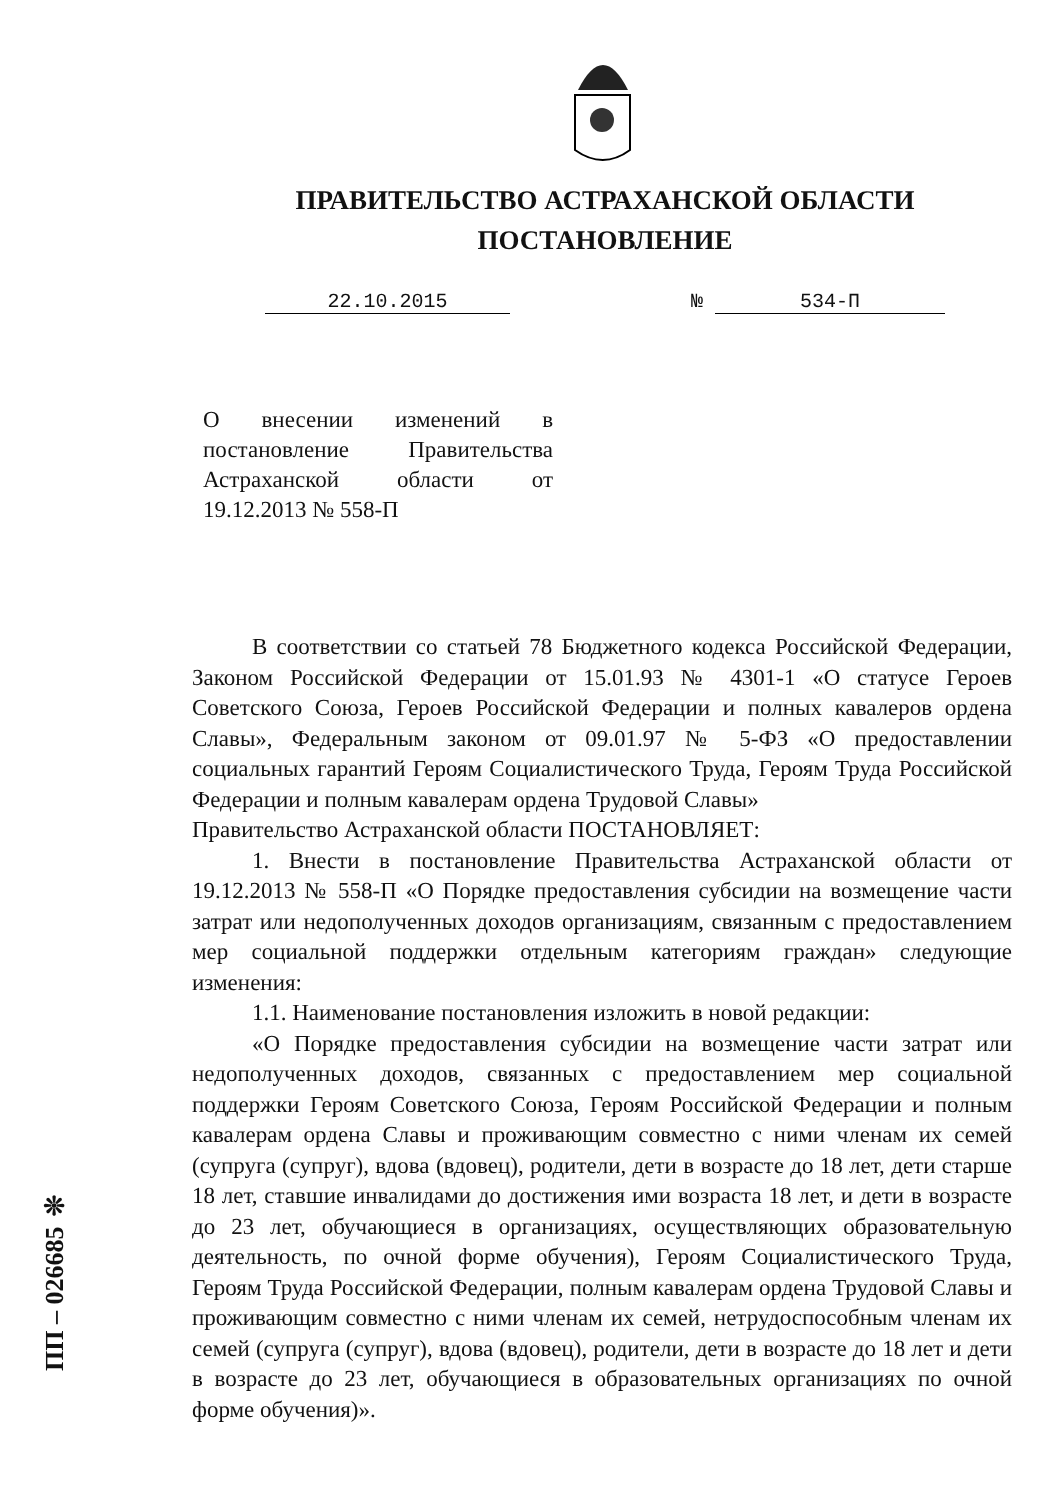ПРАВИТЕЛЬСТВО АСТРАХАНСКОЙ ОБЛАСТИ
ПОСТАНОВЛЕНИЕ
22.10.2015 № 534-П
О внесении изменений в постановление Правительства Астраханской области от 19.12.2013 № 558-П
В соответствии со статьей 78 Бюджетного кодекса Российской Федерации, Законом Российской Федерации от 15.01.93 № 4301-1 «О статусе Героев Советского Союза, Героев Российской Федерации и полных кавалеров ордена Славы», Федеральным законом от 09.01.97 № 5-ФЗ «О предоставлении социальных гарантий Героям Социалистического Труда, Героям Труда Российской Федерации и полным кавалерам ордена Трудовой Славы»
Правительство Астраханской области ПОСТАНОВЛЯЕТ:
1. Внести в постановление Правительства Астраханской области от 19.12.2013 № 558-П «О Порядке предоставления субсидии на возмещение части затрат или недополученных доходов организациям, связанным с предоставлением мер социальной поддержки отдельным категориям граждан» следующие изменения:
1.1. Наименование постановления изложить в новой редакции:
«О Порядке предоставления субсидии на возмещение части затрат или недополученных доходов, связанных с предоставлением мер социальной поддержки Героям Советского Союза, Героям Российской Федерации и полным кавалерам ордена Славы и проживающим совместно с ними членам их семей (супруга (супруг), вдова (вдовец), родители, дети в возрасте до 18 лет, дети старше 18 лет, ставшие инвалидами до достижения ими возраста 18 лет, и дети в возрасте до 23 лет, обучающиеся в организациях, осуществляющих образовательную деятельность, по очной форме обучения), Героям Социалистического Труда, Героям Труда Российской Федерации, полным кавалерам ордена Трудовой Славы и проживающим совместно с ними членам их семей, нетрудоспособным членам их семей (супруга (супруг), вдова (вдовец), родители, дети в возрасте до 18 лет и дети в возрасте до 23 лет, обучающиеся в образовательных организациях по очной форме обучения)».
ПП – 026685 ❊